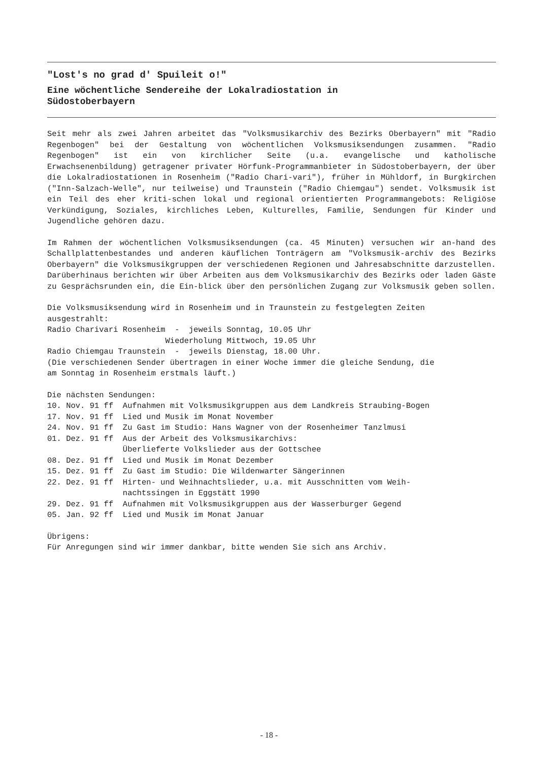"Lost's no grad d' Spuileit o!"
Eine wöchentliche Sendereihe der Lokalradiostation in
Südostoberbayern
Seit mehr als zwei Jahren arbeitet das "Volksmusikarchiv des Bezirks Oberbayern" mit "Radio Regenbogen" bei der Gestaltung von wöchentlichen Volksmusiksendungen zusammen. "Radio Regenbogen" ist ein von kirchlicher Seite (u.a. evangelische und katholische Erwachsenenbildung) getragener privater Hörfunk-Programmanbieter in Südostoberbayern, der über die Lokalradiostationen in Rosenheim ("Radio Chari-vari"), früher in Mühldorf, in Burgkirchen ("Inn-Salzach-Welle", nur teilweise) und Traunstein ("Radio Chiemgau") sendet. Volksmusik ist ein Teil des eher kriti-schen lokal und regional orientierten Programmangebots: Religiöse Verkündigung, Soziales, kirchliches Leben, Kulturelles, Familie, Sendungen für Kinder und Jugendliche gehören dazu.
Im Rahmen der wöchentlichen Volksmusiksendungen (ca. 45 Minuten) versuchen wir an-hand des Schallplattenbestandes und anderen käuflichen Tonträgern am "Volksmusik-archiv des Bezirks Oberbayern" die Volksmusikgruppen der verschiedenen Regionen und Jahresabschnitte darzustellen. Darüberhinaus berichten wir über Arbeiten aus dem Volksmusikarchiv des Bezirks oder laden Gäste zu Gesprächsrunden ein, die Ein-blick über den persönlichen Zugang zur Volksmusik geben sollen.
Die Volksmusiksendung wird in Rosenheim und in Traunstein zu festgelegten Zeiten ausgestrahlt: Radio Charivari Rosenheim - jeweils Sonntag, 10.05 Uhr Wiederholung Mittwoch, 19.05 Uhr Radio Chiemgau Traunstein - jeweils Dienstag, 18.00 Uhr. (Die verschiedenen Sender übertragen in einer Woche immer die gleiche Sendung, die am Sonntag in Rosenheim erstmals läuft.)
Die nächsten Sendungen: 10. Nov. 91 ff Aufnahmen mit Volksmusikgruppen aus dem Landkreis Straubing-Bogen 17. Nov. 91 ff Lied und Musik im Monat November 24. Nov. 91 ff Zu Gast im Studio: Hans Wagner von der Rosenheimer Tanzlmusi 01. Dez. 91 ff Aus der Arbeit des Volksmusikarchivs: Überlieferte Volkslieder aus der Gottschee 08. Dez. 91 ff Lied und Musik im Monat Dezember 15. Dez. 91 ff Zu Gast im Studio: Die Wildenwarter Sängerinnen 22. Dez. 91 ff Hirten- und Weihnachtslieder, u.a. mit Ausschnitten vom Weih- nachtssingen in Eggstätt 1990 29. Dez. 91 ff Aufnahmen mit Volksmusikgruppen aus der Wasserburger Gegend 05. Jan. 92 ff Lied und Musik im Monat Januar
Übrigens: Für Anregungen sind wir immer dankbar, bitte wenden Sie sich ans Archiv.
- 18 -